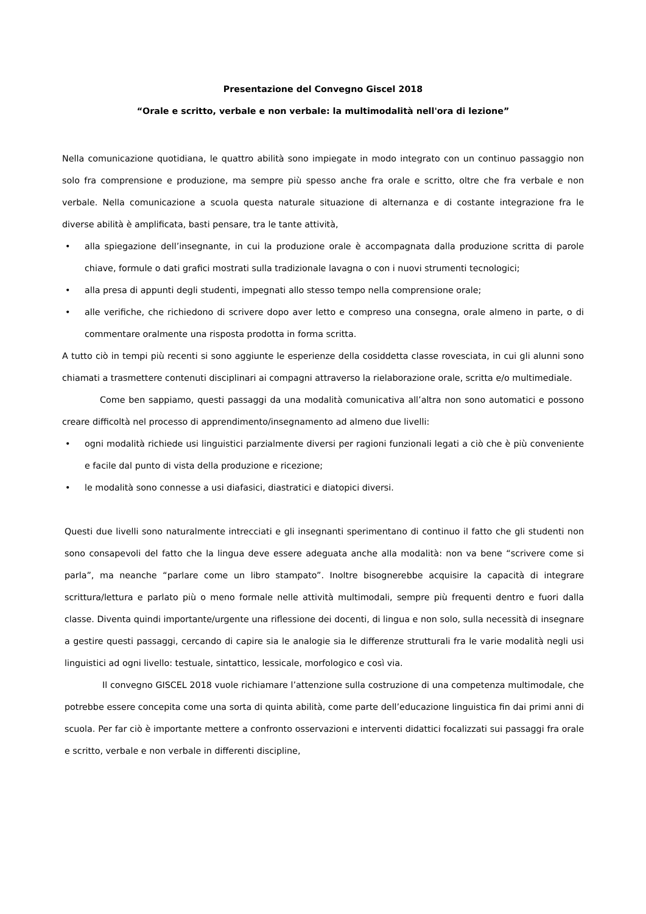Presentazione del Convegno Giscel 2018
“Orale e scritto, verbale e non verbale: la multimodalità nell'ora di lezione”
Nella comunicazione quotidiana, le quattro abilità sono impiegate in modo integrato con un continuo passaggio non solo fra comprensione e produzione, ma sempre più spesso anche fra orale e scritto, oltre che fra verbale e non verbale. Nella comunicazione a scuola questa naturale situazione di alternanza e di costante integrazione fra le diverse abilità è amplificata, basti pensare, tra le tante attività,
• alla spiegazione dell’insegnante, in cui la produzione orale è accompagnata dalla produzione scritta di parole chiave, formule o dati grafici mostrati sulla tradizionale lavagna o con i nuovi strumenti tecnologici;
• alla presa di appunti degli studenti, impegnati allo stesso tempo nella comprensione orale;
• alle verifiche, che richiedono di scrivere dopo aver letto e compreso una consegna, orale almeno in parte, o di commentare oralmente una risposta prodotta in forma scritta.
A tutto ciò in tempi più recenti si sono aggiunte le esperienze della cosiddetta classe rovesciata, in cui gli alunni sono chiamati a trasmettere contenuti disciplinari ai compagni attraverso la rielaborazione orale, scritta e/o multimediale.
Come ben sappiamo, questi passaggi da una modalità comunicativa all’altra non sono automatici e possono creare difficoltà nel processo di apprendimento/insegnamento ad almeno due livelli:
• ogni modalità richiede usi linguistici parzialmente diversi per ragioni funzionali legati a ciò che è più conveniente e facile dal punto di vista della produzione e ricezione;
• le modalità sono connesse a usi diafasici, diastratici e diatopici diversi.
Questi due livelli sono naturalmente intrecciati e gli insegnanti sperimentano di continuo il fatto che gli studenti non sono consapevoli del fatto che la lingua deve essere adeguata anche alla modalità: non va bene “scrivere come si parla”, ma neanche “parlare come un libro stampato”. Inoltre bisognerebbe acquisire la capacità di integrare scrittura/lettura e parlato più o meno formale nelle attività multimodali, sempre più frequenti dentro e fuori dalla classe. Diventa quindi importante/urgente una riflessione dei docenti, di lingua e non solo, sulla necessità di insegnare a gestire questi passaggi, cercando di capire sia le analogie sia le differenze strutturali fra le varie modalità negli usi linguistici ad ogni livello: testuale, sintattico, lessicale, morfologico e così via.
Il convegno GISCEL 2018 vuole richiamare l’attenzione sulla costruzione di una competenza multimodale, che potrebbe essere concepita come una sorta di quinta abilità, come parte dell’educazione linguistica fin dai primi anni di scuola. Per far ciò è importante mettere a confronto osservazioni e interventi didattici focalizzati sui passaggi fra orale e scritto, verbale e non verbale in differenti discipline,